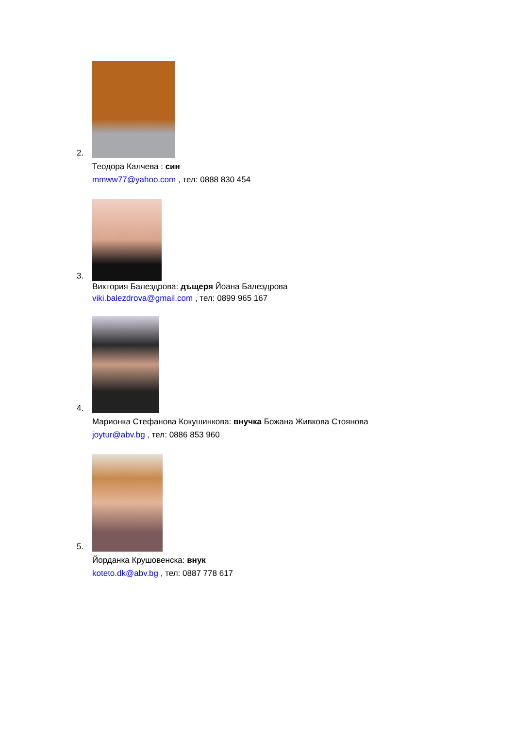2.
Теодора Калчева : син
mmww77@yahoo.com , тел: 0888 830 454
3.
Виктория Балездрова: дъщеря Йоана Балездрова
viki.balezdrova@gmail.com , тел: 0899 965 167
4.
Марионка Стефанова Кокушинкова: внучка Божана Живкова Стоянова
joytur@abv.bg , тел: 0886 853 960
5.
Йорданка Крушовенска: внук
koteto.dk@abv.bg , тел: 0887 778 617